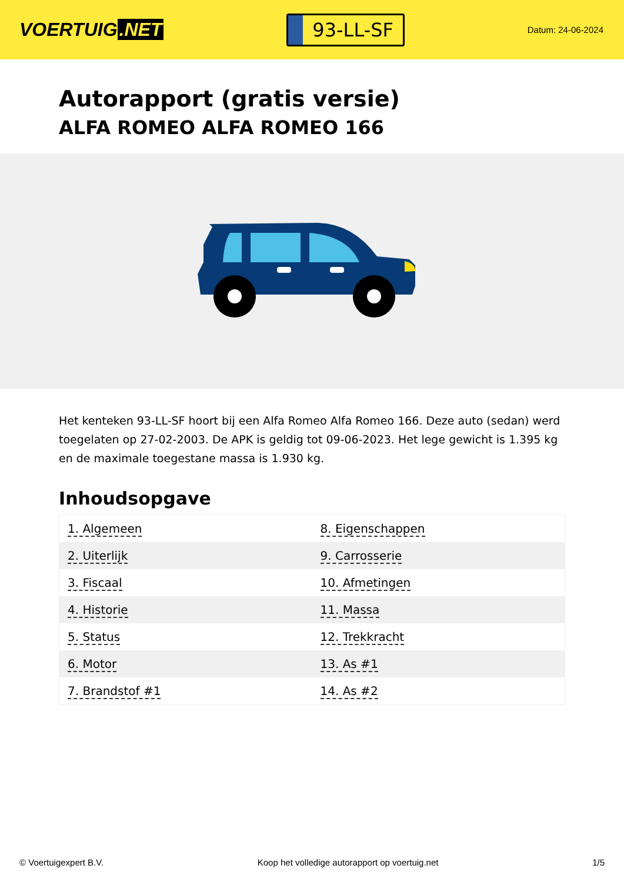VOERTUIG.NET
93-LL-SF
Datum: 24-06-2024
Autorapport (gratis versie)
ALFA ROMEO ALFA ROMEO 166
Het kenteken 93-LL-SF hoort bij een Alfa Romeo Alfa Romeo 166. Deze auto (sedan) werd toegelaten op 27-02-2003. De APK is geldig tot 09-06-2023. Het lege gewicht is 1.395 kg en de maximale toegestane massa is 1.930 kg.
Inhoudsopgave
| 1. Algemeen | 8. Eigenschappen |
| 2. Uiterlijk | 9. Carrosserie |
| 3. Fiscaal | 10. Afmetingen |
| 4. Historie | 11. Massa |
| 5. Status | 12. Trekkracht |
| 6. Motor | 13. As #1 |
| 7. Brandstof #1 | 14. As #2 |
© Voertuigexpert B.V. Koop het volledige autorapport op voertuig.net 1/5